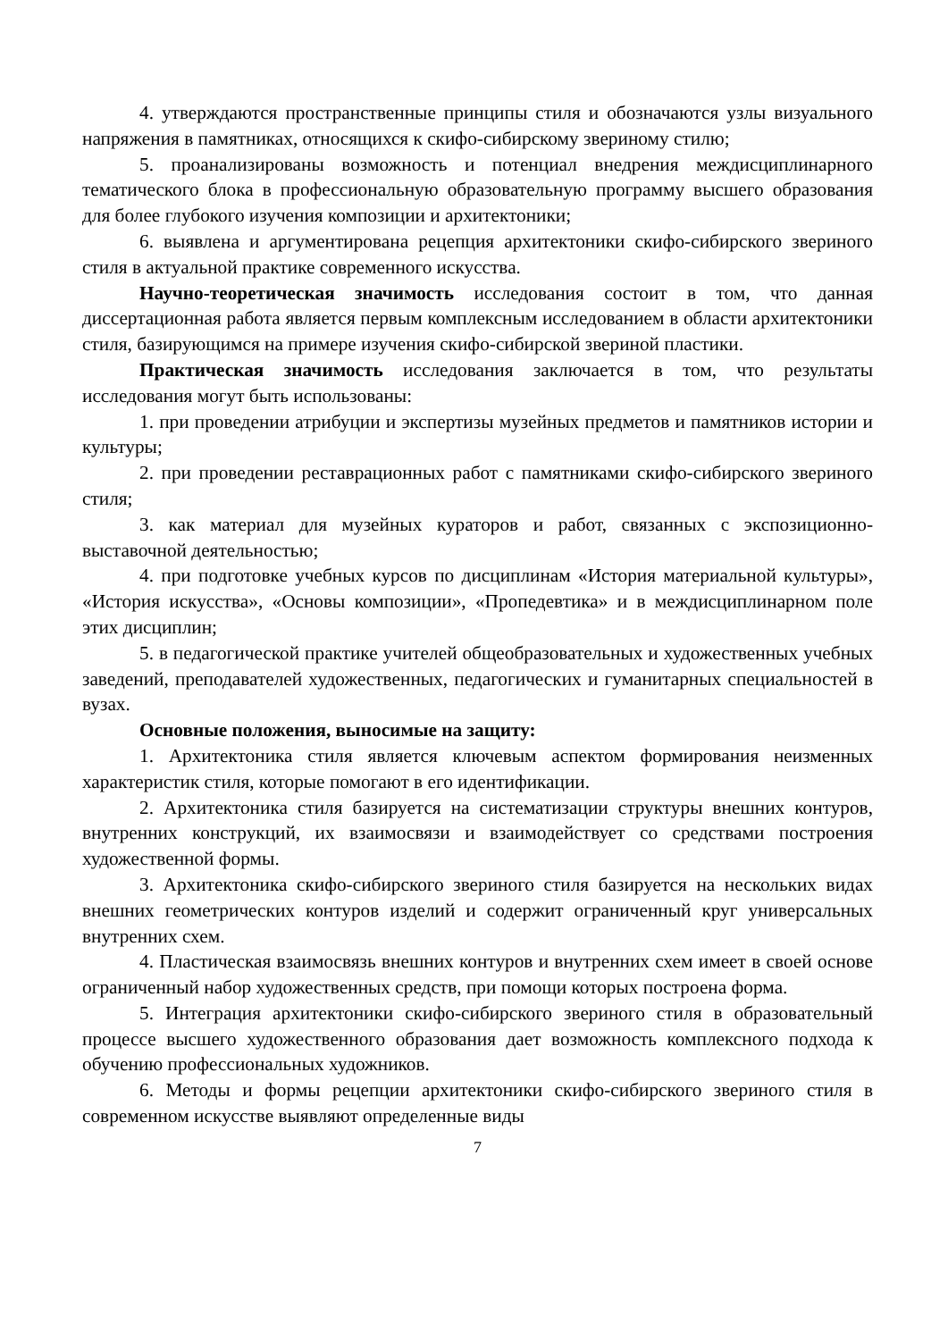4. утверждаются пространственные принципы стиля и обозначаются узлы визуального напряжения в памятниках, относящихся к скифо-сибирскому звериному стилю;
5. проанализированы возможность и потенциал внедрения междисциплинарного тематического блока в профессиональную образовательную программу высшего образования для более глубокого изучения композиции и архитектоники;
6. выявлена и аргументирована рецепция архитектоники скифо-сибирского звериного стиля в актуальной практике современного искусства.
Научно-теоретическая значимость исследования состоит в том, что данная диссертационная работа является первым комплексным исследованием в области архитектоники стиля, базирующимся на примере изучения скифо-сибирской звериной пластики.
Практическая значимость исследования заключается в том, что результаты исследования могут быть использованы:
1. при проведении атрибуции и экспертизы музейных предметов и памятников истории и культуры;
2. при проведении реставрационных работ с памятниками скифо-сибирского звериного стиля;
3. как материал для музейных кураторов и работ, связанных с экспозиционно-выставочной деятельностью;
4. при подготовке учебных курсов по дисциплинам «История материальной культуры», «История искусства», «Основы композиции», «Пропедевтика» и в междисциплинарном поле этих дисциплин;
5. в педагогической практике учителей общеобразовательных и художественных учебных заведений, преподавателей художественных, педагогических и гуманитарных специальностей в вузах.
Основные положения, выносимые на защиту:
1. Архитектоника стиля является ключевым аспектом формирования неизменных характеристик стиля, которые помогают в его идентификации.
2. Архитектоника стиля базируется на систематизации структуры внешних контуров, внутренних конструкций, их взаимосвязи и взаимодействует со средствами построения художественной формы.
3. Архитектоника скифо-сибирского звериного стиля базируется на нескольких видах внешних геометрических контуров изделий и содержит ограниченный круг универсальных внутренних схем.
4. Пластическая взаимосвязь внешних контуров и внутренних схем имеет в своей основе ограниченный набор художественных средств, при помощи которых построена форма.
5. Интеграция архитектоники скифо-сибирского звериного стиля в образовательный процессе высшего художественного образования дает возможность комплексного подхода к обучению профессиональных художников.
6. Методы и формы рецепции архитектоники скифо-сибирского звериного стиля в современном искусстве выявляют определенные виды
7